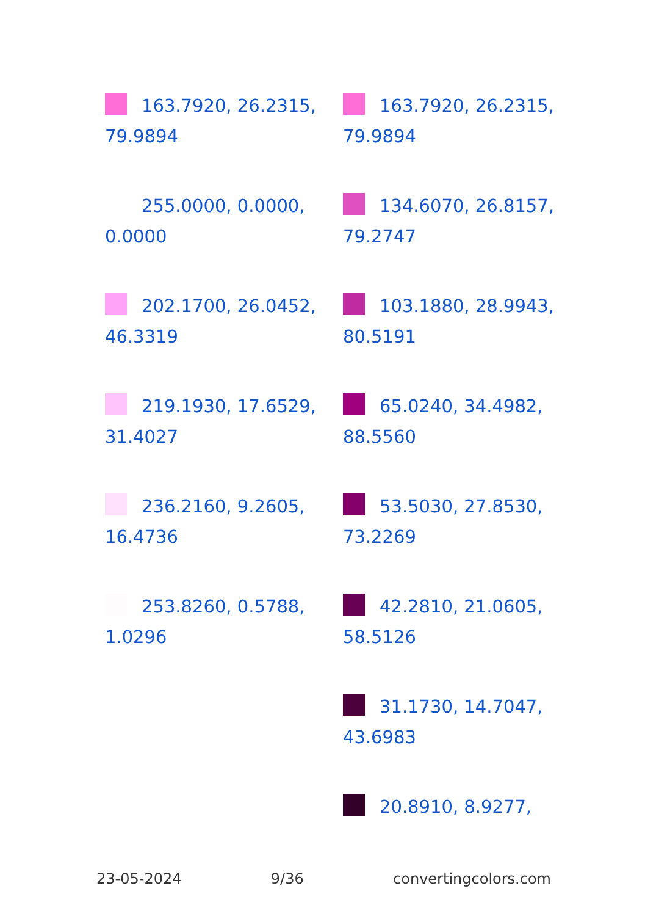163.7920, 26.2315, 79.9894
255.0000, 0.0000, 0.0000
202.1700, 26.0452, 46.3319
219.1930, 17.6529, 31.4027
236.2160, 9.2605, 16.4736
253.8260, 0.5788, 1.0296
163.7920, 26.2315, 79.9894
134.6070, 26.8157, 79.2747
103.1880, 28.9943, 80.5191
65.0240, 34.4982, 88.5560
53.5030, 27.8530, 73.2269
42.2810, 21.0605, 58.5126
31.1730, 14.7047, 43.6983
20.8910, 8.9277,
23-05-2024 9/36 convertingcolors.com